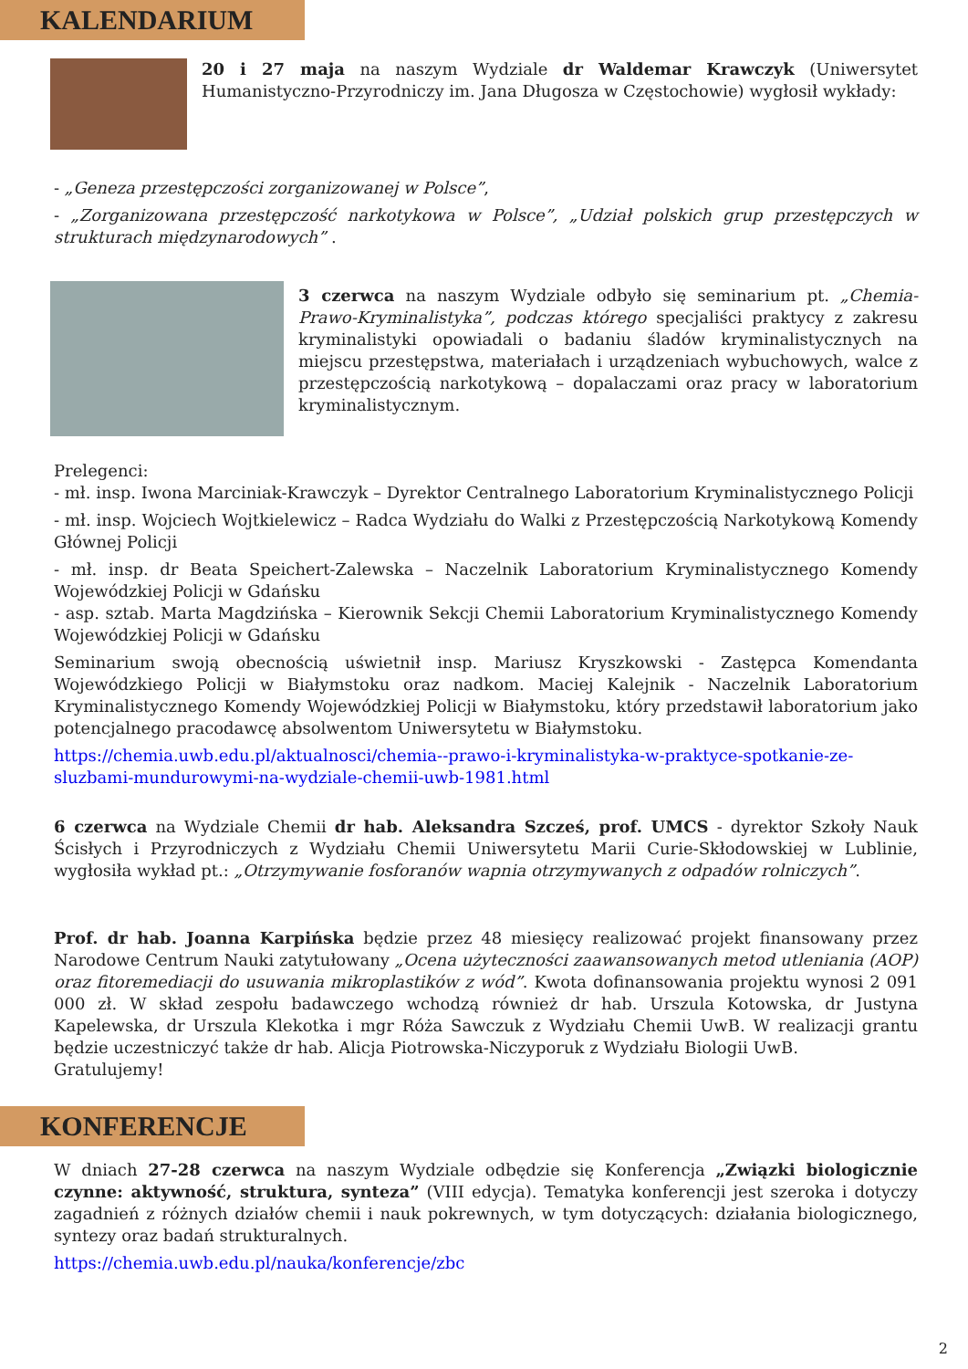KALENDARIUM
20 i 27 maja na naszym Wydziale dr Waldemar Krawczyk (Uniwersytet Humanistyczno-Przyrodniczy im. Jana Długosza w Częstochowie) wygłosił wykłady:
- „Geneza przestępczości zorganizowanej w Polsce”,
- „Zorganizowana przestępczość narkotykowa w Polsce”, „Udział polskich grup przestępczych w strukturach międzynarodowych” .
3 czerwca na naszym Wydziale odbyło się seminarium pt. „Chemia-Prawo-Kryminalistyka”, podczas którego specjaliści praktycy z zakresu kryminalistyki opowiadali o badaniu śladów kryminalistycznych na miejscu przestępstwa, materiałach i urządzeniach wybuchowych, walce z przestępczością narkotykową – dopalaczami oraz pracy w laboratorium kryminalistycznym.
Prelegenci:
- mł. insp. Iwona Marciniak-Krawczyk – Dyrektor Centralnego Laboratorium Kryminalistycznego Policji
- mł. insp. Wojciech Wojtkielewicz – Radca Wydziału do Walki z Przestępczością Narkotykową Komendy Głównej Policji
- mł. insp. dr Beata Speichert-Zalewska – Naczelnik Laboratorium Kryminalistycznego Komendy Wojewódzkiej Policji w Gdańsku
- asp. sztab. Marta Magdzińska – Kierownik Sekcji Chemii Laboratorium Kryminalistycznego Komendy Wojewódzkiej Policji w Gdańsku
Seminarium swoją obecnością uświetnił insp. Mariusz Kryszkowski - Zastępca Komendanta Wojewódzkiego Policji w Białymstoku oraz nadkom. Maciej Kalejnik - Naczelnik Laboratorium Kryminalistycznego Komendy Wojewódzkiej Policji w Białymstoku, który przedstawił laboratorium jako potencjalnego pracodawcę absolwentom Uniwersytetu w Białymstoku.
https://chemia.uwb.edu.pl/aktualnosci/chemia--prawo-i-kryminalistyka-w-praktyce-spotkanie-ze-sluzbami-mundurowymi-na-wydziale-chemii-uwb-1981.html
6 czerwca na Wydziale Chemii dr hab. Aleksandra Szcześ, prof. UMCS - dyrektor Szkoły Nauk Ścisłych i Przyrodniczych z Wydziału Chemii Uniwersytetu Marii Curie-Skłodowskiej w Lublinie, wygłosiła wykład pt.: „Otrzymywanie fosforanów wapnia otrzymywanych z odpadów rolniczych”.
Prof. dr hab. Joanna Karpińska będzie przez 48 miesięcy realizować projekt finansowany przez Narodowe Centrum Nauki zatytułowany „Ocena użyteczności zaawansowanych metod utleniania (AOP) oraz fitoremediacji do usuwania mikroplastików z wód”. Kwota dofinansowania projektu wynosi 2 091 000 zł. W skład zespołu badawczego wchodzą również dr hab. Urszula Kotowska, dr Justyna Kapelewska, dr Urszula Klekotka i mgr Róża Sawczuk z Wydziału Chemii UwB. W realizacji grantu będzie uczestniczyć także dr hab. Alicja Piotrowska-Niczyporuk z Wydziału Biologii UwB.
Gratulujemy!
KONFERENCJE
W dniach 27-28 czerwca na naszym Wydziale odbędzie się Konferencja „Związki biologicznie czynne: aktywność, struktura, synteza” (VIII edycja). Tematyka konferencji jest szeroka i dotyczy zagadnień z różnych działów chemii i nauk pokrewnych, w tym dotyczących: działania biologicznego, syntezy oraz badań strukturalnych.
https://chemia.uwb.edu.pl/nauka/konferencje/zbc
2